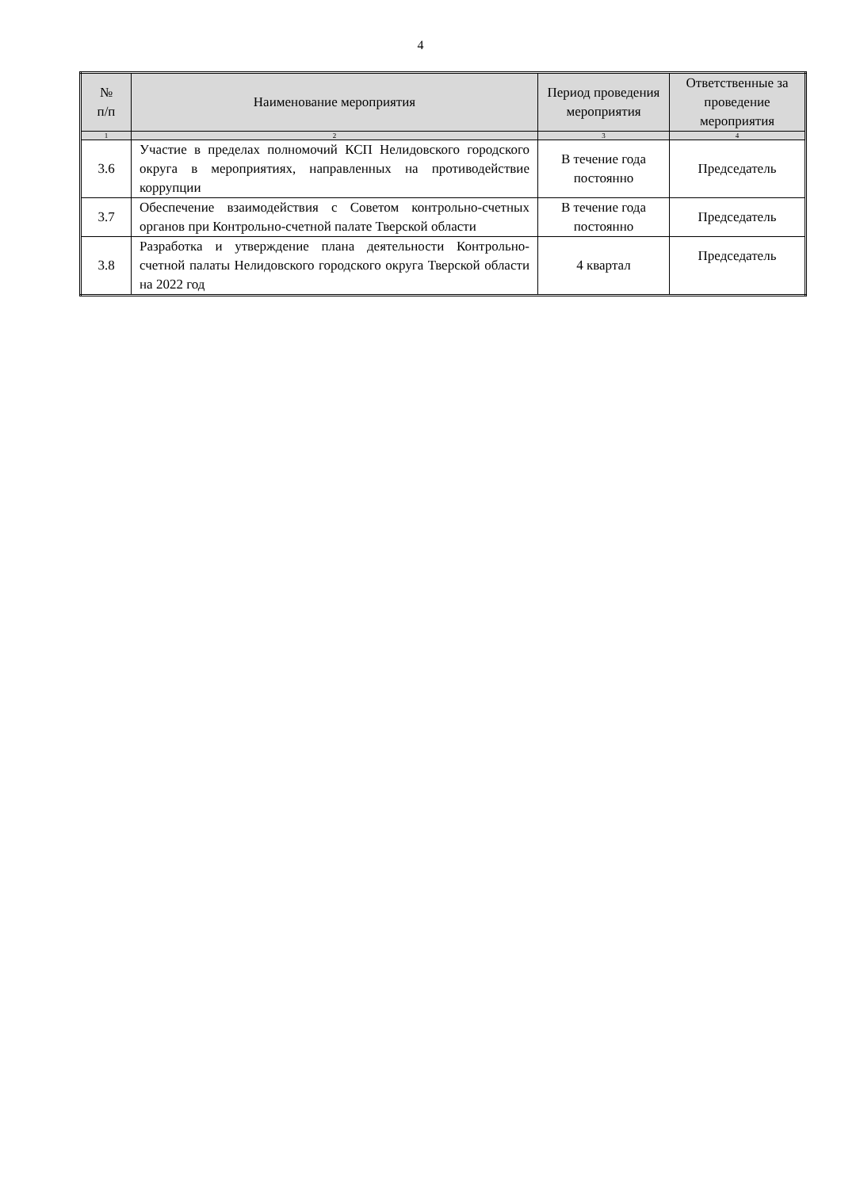4
| № п/п | Наименование мероприятия | Период проведения мероприятия | Ответственные за проведение мероприятия |
| --- | --- | --- | --- |
| 1 | 2 | 3 | 4 |
| 3.6 | Участие в пределах полномочий КСП Нелидовского городского округа в мероприятиях, направленных на противодействие коррупции | В течение года постоянно | Председатель |
| 3.7 | Обеспечение взаимодействия с Советом контрольно-счетных органов при Контрольно-счетной палате Тверской области | В течение года постоянно | Председатель |
| 3.8 | Разработка и утверждение плана деятельности Контрольно-счетной палаты Нелидовского городского округа Тверской области на 2022 год | 4 квартал | Председатель |